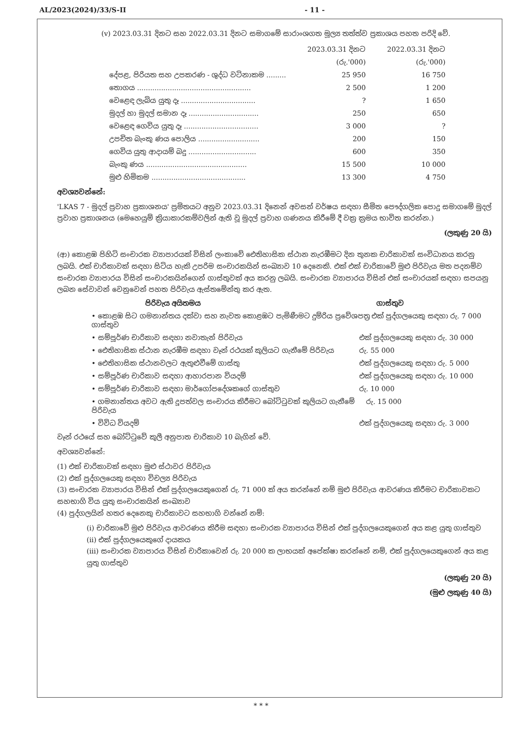AL/2023(2024)/33/S-II - 11 -
(v) 2023.03.31 දිනට සහ 2022.03.31 දිනට සමාගමේ සාරාංශගත මූල්‍ය තත්ත්ව ප්‍රකාශය පහත පරිදි වේ.
| | 2023.03.31 දිනට | 2022.03.31 දිනට |
| --- | --- | --- |
| | (රු.'000) | (රු.'000) |
| දේපළ, පිරියත සහ උපකරණ - ශුද්ධ වටිනාකම ......... | 25 950 | 16 750 |
| තොගය .................................................... | 2 500 | 1 200 |
| වෙළෙඳ ලැබිය යුතු දෑ .................................. | ? | 1 650 |
| මුදල් හා මුදල් සමාන දෑ ................................ | 250 | 650 |
| වෙළෙඳ ගෙවිය යුතු දෑ .................................. | 3 000 | ? |
| උපචිත බැංකු ණය පොලිය ............................ | 200 | 150 |
| ගෙවිය යුතු ආදායම් බදු ............................... | 600 | 350 |
| බැංකු ණය .............................................. | 15 500 | 10 000 |
| මුළු හිමිකම ........................................... | 13 300 | 4 750 |
අවශ්‍යවන්නේ:
'LKAS 7 - මුදල් ප්‍රවාහ ප්‍රකාශනය' ප්‍රමිතයට අනුව 2023.03.31 දිනෙන් අවසන් වර්ෂය සඳහා සීමිත පෞද්ගලික පොදු සමාගමේ මුදල් ප්‍රවාහ ප්‍රකාශනය (මෙහෙයුම් ක්‍රියාකාරකම්වලින් ඇති වූ මුදල් ප්‍රවාහ ගණනය කිරීමේ දී වක්‍ර ක්‍රමය භාවිත කරන්න.)
(ලකුණු 20 යි)
(ආ) කොළඹ පිහිටි සංචාරක ව්‍යාපාරයක් විසින් ලංකාවේ ඓතිහාසික ස්ථාන නැරඹීමට දින තුනක චාරිකාවක් සංවිධානය කරනු ලබයි. එක් චාරිකාවක් සඳහා සිටිය හැකි උපරිම සංචාරකයින් සංඛ්‍යාව 10 දෙනෙකි. එක් එක් චාරිකාවේ මුළු පිරිවැය මත පදනම්ව සංචාරක ව්‍යාපාරය විසින් සංචාරකයින්ගෙන් ගාස්තුවක් අය කරනු ලබයි. සංචාරක ව්‍යාපාරය විසින් එක් සංචාරයක් සඳහා සපයනු ලබන සේවාවන් වෙනුවෙන් පහත පිරිවැය ඇස්තමේන්තු කර ඇත.
පිරිවැය අයිතමය ගාස්තුව
• කොළඹ සිට ගමනාන්තය දක්වා සහ නැවත කොළඹට පැමිණීමට දුම්රිය ප්‍රවේශපත්‍ර ගාස්තුව එක් පුද්ගලයෙකු සඳහා රු. 7 000
• සම්පූර්ණ චාරිකාව සඳහා නවාතැන් පිරිවැය එක් පුද්ගලයෙකු සඳහා රු. 30 000
• ඓතිහාසික ස්ථාන නැරඹීම සඳහා වෑන් රථයක් කුලියට ගැනීමේ පිරිවැය රු. 55 000
• ඓතිහාසික ස්ථානවලට ඇතුළුවීමේ ගාස්තු එක් පුද්ගලයෙකු සඳහා රු. 5 000
• සම්පූර්ණ චාරිකාව සඳහා ආහාරපාන වියදම් එක් පුද්ගලයෙකු සඳහා රු. 10 000
• සම්පූර්ණ චාරිකාව සඳහා මාර්ගෝපදේශකගේ ගාස්තුව රු. 10 000
• ගමනාන්තය අවට ඇති දූපත්වල සංචාරය කිරීමට බෝට්ටුවක් කුලියට ගැනීමේ පිරිවැය රු. 15 000
• විවිධ වියදම් එක් පුද්ගලයෙකු සඳහා රු. 3 000
වෑන් රථයේ සහ බෝට්ටුවේ කුලී අනුපාත චාරිකාව 10 බැගින් වේ.
අවශ්‍යවන්නේ:
(1) එක් චාරිකාවක් සඳහා මුළු ස්ථාවර පිරිවැය
(2) එක් පුද්ගලයෙකු සඳහා විචල්‍ය පිරිවැය
(3) සංචාරක ව්‍යාපාරය විසින් එක් පුද්ගලයෙකුගෙන් රු. 71 000 ක් අය කරන්නේ නම් මුළු පිරිවැය ආවරණය කිරීමට චාරිකාවකට සහභාගි විය යුතු සංචාරකයින් සංඛ්‍යාව
(4) පුද්ගලයින් හතර දෙනෙකු චාරිකාවට සහභාගි වන්නේ නම්:
(i) චාරිකාවේ මුළු පිරිවැය ආවරණය කිරීම සඳහා සංචාරක ව්‍යාපාරය විසින් එක් පුද්ගලයෙකුගෙන් අය කළ යුතු ගාස්තුව
(ii) එක් පුද්ගලයෙකුගේ දායකය
(iii) සංචාරක ව්‍යාපාරය විසින් චාරිකාවෙන් රු. 20 000 ක ලාභයක් අපේක්ෂා කරන්නේ නම්, එක් පුද්ගලයෙකුගෙන් අය කළ යුතු ගාස්තුව
(ලකුණු 20 යි)
(මුළු ලකුණු 40 යි)
* * *